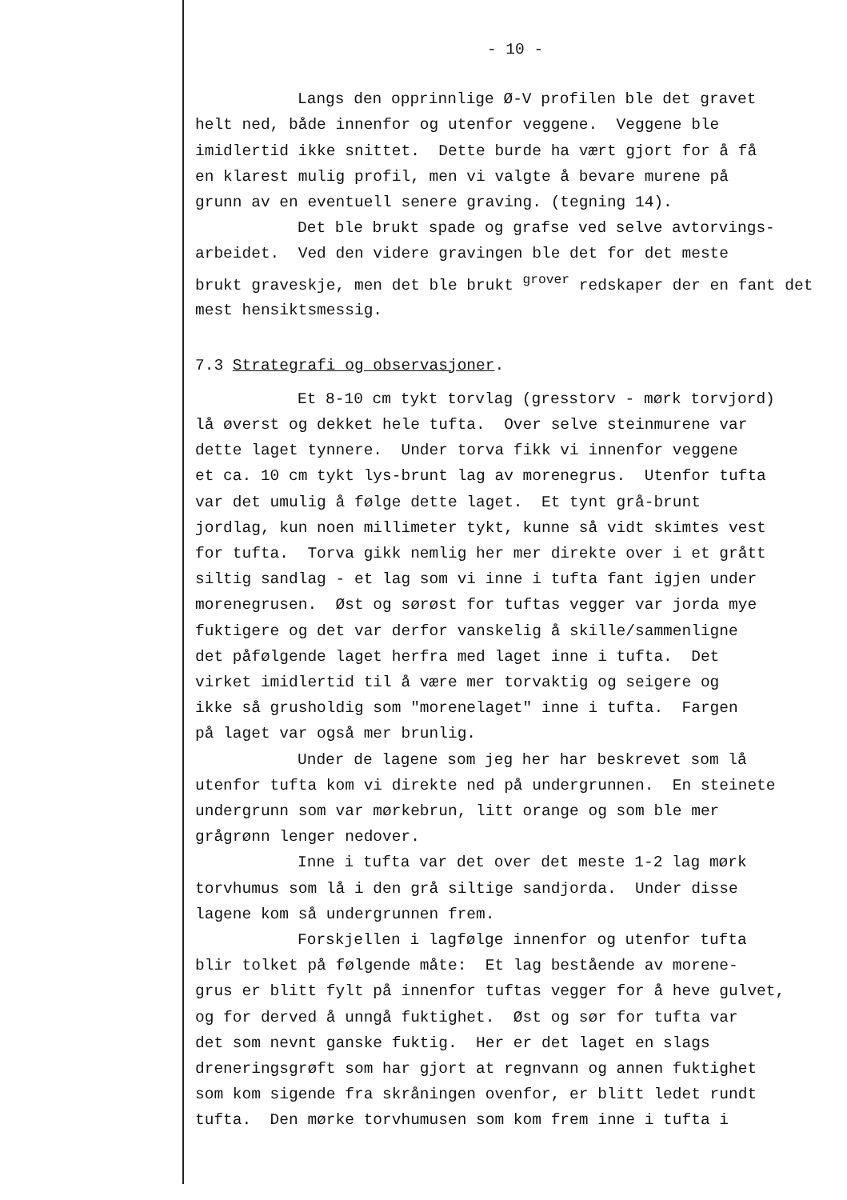- 10 -
Langs den opprinnlige Ø-V profilen ble det gravet helt ned, både innenfor og utenfor veggene. Veggene ble imidlertid ikke snittet. Dette burde ha vært gjort for å få en klarest mulig profil, men vi valgte å bevare murene på grunn av en eventuell senere graving. (tegning 14).
Det ble brukt spade og grafse ved selve avtorvings- arbeidet. Ved den videre gravingen ble det for det meste brukt graveskje, men det ble brukt <sup>grover</sup> redskaper der en fant det mest hensiktsmessig.
7.3 Strategrafi og observasjoner.
Et 8-10 cm tykt torvlag (gresstorv - mørk torvjord) lå øverst og dekket hele tufta. Over selve steinmurene var dette laget tynnere. Under torva fikk vi innenfor veggene et ca. 10 cm tykt lys-brunt lag av morenegrus. Utenfor tufta var det umulig å følge dette laget. Et tynt grå-brunt jordlag, kun noen millimeter tykt, kunne så vidt skimtes vest for tufta. Torva gikk nemlig her mer direkte over i et grått siltig sandlag - et lag som vi inne i tufta fant igjen under morenegrusen. Øst og sørøst for tuftas vegger var jorda mye fuktigere og det var derfor vanskelig å skille/sammenligne det påfølgende laget herfra med laget inne i tufta. Det virket imidlertid til å være mer torvaktig og seigere og ikke så grusholdig som "morenelaget" inne i tufta. Fargen på laget var også mer brunlig.
Under de lagene som jeg her har beskrevet som lå utenfor tufta kom vi direkte ned på undergrunnen. En steinete undergrunn som var mørkebrun, litt orange og som ble mer grågrønn lenger nedover.
Inne i tufta var det over det meste 1-2 lag mørk torvhumus som lå i den grå siltige sandjorda. Under disse lagene kom så undergrunnen frem.
Forskjellen i lagfølge innenfor og utenfor tufta blir tolket på følgende måte: Et lag bestående av morene- grus er blitt fylt på innenfor tuftas vegger for å heve gulvet, og for derved å unngå fuktighet. Øst og sør for tufta var det som nevnt ganske fuktig. Her er det laget en slags dreneringsgrøft som har gjort at regnvann og annen fuktighet som kom sigende fra skråningen ovenfor, er blitt ledet rundt tufta. Den mørke torvhumusen som kom frem inne i tufta i